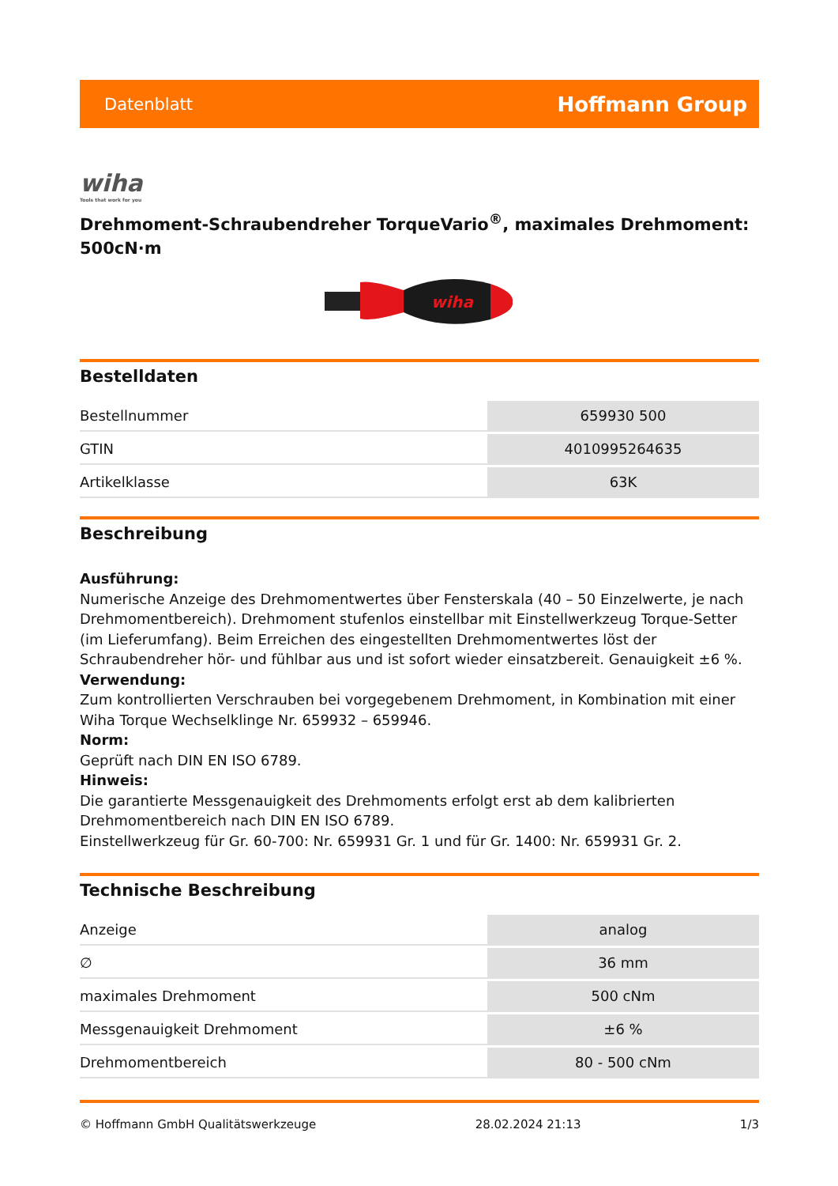Datenblatt Hoffmann Group
wiha
Tools that work for you
Drehmoment-Schraubendreher TorqueVario<sup>®</sup>, maximales Drehmoment: 500cN·m
wiha
Bestelldaten
| Bestellnummer | 659930 500 |
| GTIN | 4010995264635 |
| Artikelklasse | 63K |
Beschreibung
Ausführung:
Numerische Anzeige des Drehmomentwertes über Fensterskala (40 – 50 Einzelwerte, je nach Drehmomentbereich). Drehmoment stufenlos einstellbar mit Einstellwerkzeug Torque-Setter (im Lieferumfang). Beim Erreichen des eingestellten Drehmomentwertes löst der Schraubendreher hör- und fühlbar aus und ist sofort wieder einsatzbereit. Genauigkeit ±6 %.
Verwendung:
Zum kontrollierten Verschrauben bei vorgegebenem Drehmoment, in Kombination mit einer Wiha Torque Wechselklinge Nr. 659932 – 659946.
Norm:
Geprüft nach DIN EN ISO 6789.
Hinweis:
Die garantierte Messgenauigkeit des Drehmoments erfolgt erst ab dem kalibrierten Drehmomentbereich nach DIN EN ISO 6789.
Einstellwerkzeug für Gr. 60-700: Nr. 659931 Gr. 1 und für Gr. 1400: Nr. 659931 Gr. 2.
Technische Beschreibung
| Anzeige | analog |
| ∅ | 36 mm |
| maximales Drehmoment | 500 cNm |
| Messgenauigkeit Drehmoment | ±6 % |
| Drehmomentbereich | 80 - 500 cNm |
© Hoffmann GmbH Qualitätswerkzeuge 28.02.2024 21:13 1/3